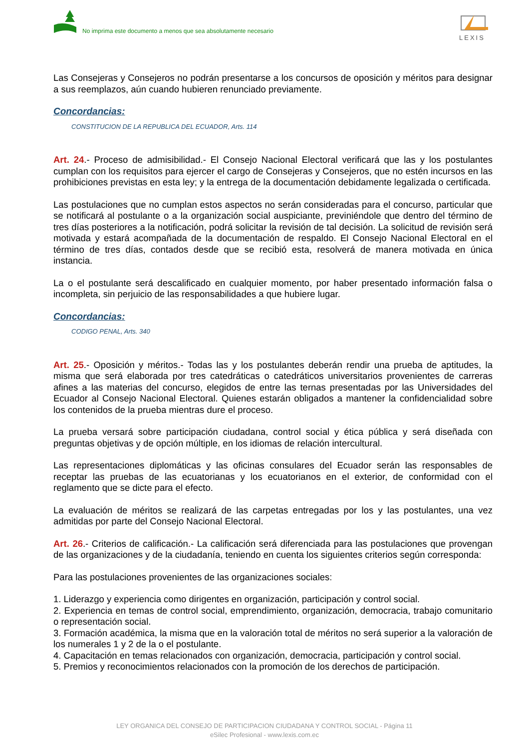No imprima este documento a menos que sea absolutamente necesario
LEXIS
Las Consejeras y Consejeros no podrán presentarse a los concursos de oposición y méritos para designar a sus reemplazos, aún cuando hubieren renunciado previamente.
Concordancias:
CONSTITUCION DE LA REPUBLICA DEL ECUADOR, Arts. 114
Art. 24.- Proceso de admisibilidad.- El Consejo Nacional Electoral verificará que las y los postulantes cumplan con los requisitos para ejercer el cargo de Consejeras y Consejeros, que no estén incursos en las prohibiciones previstas en esta ley; y la entrega de la documentación debidamente legalizada o certificada.
Las postulaciones que no cumplan estos aspectos no serán consideradas para el concurso, particular que se notificará al postulante o a la organización social auspiciante, previniéndole que dentro del término de tres días posteriores a la notificación, podrá solicitar la revisión de tal decisión. La solicitud de revisión será motivada y estará acompañada de la documentación de respaldo. El Consejo Nacional Electoral en el término de tres días, contados desde que se recibió esta, resolverá de manera motivada en única instancia.
La o el postulante será descalificado en cualquier momento, por haber presentado información falsa o incompleta, sin perjuicio de las responsabilidades a que hubiere lugar.
Concordancias:
CODIGO PENAL, Arts. 340
Art. 25.- Oposición y méritos.- Todas las y los postulantes deberán rendir una prueba de aptitudes, la misma que será elaborada por tres catedráticas o catedráticos universitarios provenientes de carreras afines a las materias del concurso, elegidos de entre las ternas presentadas por las Universidades del Ecuador al Consejo Nacional Electoral. Quienes estarán obligados a mantener la confidencialidad sobre los contenidos de la prueba mientras dure el proceso.
La prueba versará sobre participación ciudadana, control social y ética pública y será diseñada con preguntas objetivas y de opción múltiple, en los idiomas de relación intercultural.
Las representaciones diplomáticas y las oficinas consulares del Ecuador serán las responsables de receptar las pruebas de las ecuatorianas y los ecuatorianos en el exterior, de conformidad con el reglamento que se dicte para el efecto.
La evaluación de méritos se realizará de las carpetas entregadas por los y las postulantes, una vez admitidas por parte del Consejo Nacional Electoral.
Art. 26.- Criterios de calificación.- La calificación será diferenciada para las postulaciones que provengan de las organizaciones y de la ciudadanía, teniendo en cuenta los siguientes criterios según corresponda:
Para las postulaciones provenientes de las organizaciones sociales:
1. Liderazgo y experiencia como dirigentes en organización, participación y control social.
2. Experiencia en temas de control social, emprendimiento, organización, democracia, trabajo comunitario o representación social.
3. Formación académica, la misma que en la valoración total de méritos no será superior a la valoración de los numerales 1 y 2 de la o el postulante.
4. Capacitación en temas relacionados con organización, democracia, participación y control social.
5. Premios y reconocimientos relacionados con la promoción de los derechos de participación.
LEY ORGANICA DEL CONSEJO DE PARTICIPACION CIUDADANA Y CONTROL SOCIAL - Página 11
eSilec Profesional - www.lexis.com.ec